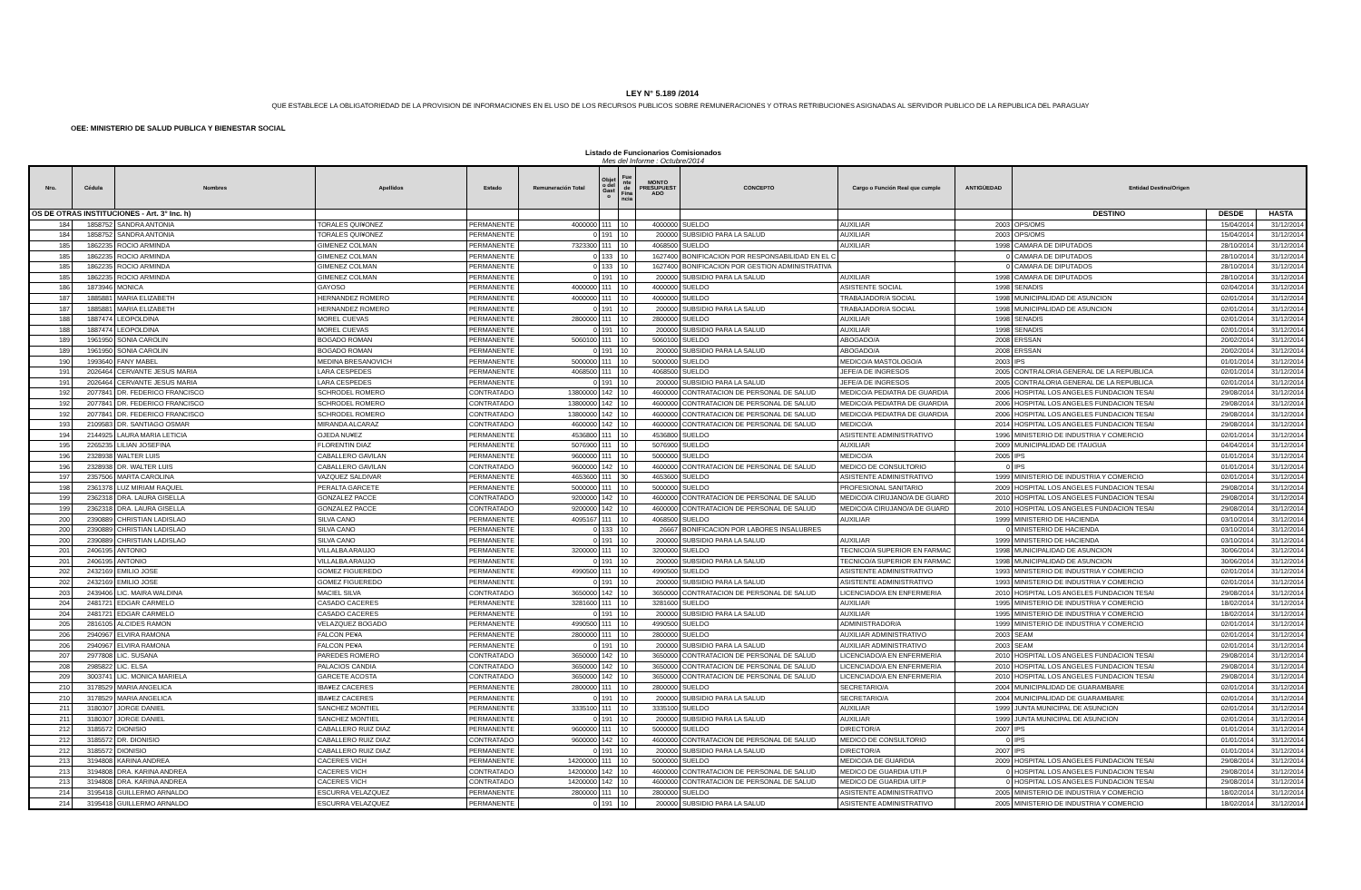LEY N° 5.189 /2014
QUE ESTABLECE LA OBLIGATORIEDAD DE LA PROVISION DE INFORMACIONES EN EL USO DE LOS RECURSOS PUBLICOS SOBRE REMUNERACIONES Y OTRAS RETRIBUCIONES ASIGNADAS AL SERVIDOR PUBLICO DE LA REPUBLICA DEL PARAGUAY
OEE: MINISTERIO DE SALUD PUBLICA Y BIENESTAR SOCIAL
Listado de Funcionarios Comisionados
Mes del Informe : Octubre/2014
| Nro. | Cédula | Nombres | Apellidos | Estado | Remuneración Total | Objet o del Gast o | Fue nte de Fina ncia | MONTO PRESUPUEST ADO | CONCEPTO | Cargo o Función Real que cumple | ANTIGÜEDAD | Entidad Destino/Origen | | |
| --- | --- | --- | --- | --- | --- | --- | --- | --- | --- | --- | --- | --- | --- | --- |
| OS DE OTRAS INSTITUCIONES - Art. 3° Inc. h) | | | | | | | | | | | | DESTINO | DESDE | HASTA |
| 184 | 1858752 | SANDRA ANTONIA | TORALES QUI¥ONEZ | PERMANENTE | 4000000 | 111 | 10 | 4000000 | SUELDO | AUXILIAR | 2003 | OPS/OMS | 15/04/2014 | 31/12/2014 |
| 184 | 1858752 | SANDRA ANTONIA | TORALES QUI¥ONEZ | PERMANENTE | 0 | 191 | 10 | 200000 | SUBSIDIO PARA LA SALUD | AUXILIAR | 2003 | OPS/OMS | 15/04/2014 | 31/12/2014 |
| 185 | 1862235 | ROCIO ARMINDA | GIMENEZ COLMAN | PERMANENTE | 7323300 | 111 | 10 | 4068500 | SUELDO | AUXILIAR | 1998 | CAMARA DE DIPUTADOS | 28/10/2014 | 31/12/2014 |
| 185 | 1862235 | ROCIO ARMINDA | GIMENEZ COLMAN | PERMANENTE | 0 | 133 | 10 | 1627400 | BONIFICACION POR RESPONSABILIDAD EN EL C | | 0 | CAMARA DE DIPUTADOS | 28/10/2014 | 31/12/2014 |
| 185 | 1862235 | ROCIO ARMINDA | GIMENEZ COLMAN | PERMANENTE | 0 | 133 | 10 | 1627400 | BONIFICACION POR GESTION ADMINISTRATIVA | | 0 | CAMARA DE DIPUTADOS | 28/10/2014 | 31/12/2014 |
| 185 | 1862235 | ROCIO ARMINDA | GIMENEZ COLMAN | PERMANENTE | 0 | 191 | 10 | 200000 | SUBSIDIO PARA LA SALUD | AUXILIAR | 1998 | CAMARA DE DIPUTADOS | 28/10/2014 | 31/12/2014 |
| 186 | 1873946 | MONICA | GAYOSO | PERMANENTE | 4000000 | 111 | 10 | 4000000 | SUELDO | ASISTENTE SOCIAL | 1998 | SENADIS | 02/04/2014 | 31/12/2014 |
| 187 | 1885881 | MARIA ELIZABETH | HERNANDEZ ROMERO | PERMANENTE | 4000000 | 111 | 10 | 4000000 | SUELDO | TRABAJADOR/A SOCIAL | 1998 | MUNICIPALIDAD DE ASUNCION | 02/01/2014 | 31/12/2014 |
| 187 | 1885881 | MARIA ELIZABETH | HERNANDEZ ROMERO | PERMANENTE | 0 | 191 | 10 | 200000 | SUBSIDIO PARA LA SALUD | TRABAJADOR/A SOCIAL | 1998 | MUNICIPALIDAD DE ASUNCION | 02/01/2014 | 31/12/2014 |
| 188 | 1887474 | LEOPOLDINA | MOREL CUEVAS | PERMANENTE | 2800000 | 111 | 10 | 2800000 | SUELDO | AUXILIAR | 1998 | SENADIS | 02/01/2014 | 31/12/2014 |
| 188 | 1887474 | LEOPOLDINA | MOREL CUEVAS | PERMANENTE | 0 | 191 | 10 | 200000 | SUBSIDIO PARA LA SALUD | AUXILIAR | 1998 | SENADIS | 02/01/2014 | 31/12/2014 |
| 189 | 1961950 | SONIA CAROLIN | BOGADO ROMAN | PERMANENTE | 5060100 | 111 | 10 | 5060100 | SUELDO | ABOGADO/A | 2008 | ERSSAN | 20/02/2014 | 31/12/2014 |
| 189 | 1961950 | SONIA CAROLIN | BOGADO ROMAN | PERMANENTE | 0 | 191 | 10 | 200000 | SUBSIDIO PARA LA SALUD | ABOGADO/A | 2008 | ERSSAN | 20/02/2014 | 31/12/2014 |
| 190 | 1993640 | FANY MABEL | MEDINA BRESANOVICH | PERMANENTE | 5000000 | 111 | 10 | 5000000 | SUELDO | MEDICO/A MASTOLOGO/A | 2003 | IPS | 01/01/2014 | 31/12/2014 |
| 191 | 2026464 | CERVANTE JESUS MARIA | LARA CESPEDES | PERMANENTE | 4068500 | 111 | 10 | 4068500 | SUELDO | JEFE/A DE INGRESOS | 2005 | CONTRALORIA GENERAL DE LA REPUBLICA | 02/01/2014 | 31/12/2014 |
| 191 | 2026464 | CERVANTE JESUS MARIA | LARA CESPEDES | PERMANENTE | 0 | 191 | 10 | 200000 | SUBSIDIO PARA LA SALUD | JEFE/A DE INGRESOS | 2005 | CONTRALORIA GENERAL DE LA REPUBLICA | 02/01/2014 | 31/12/2014 |
| 192 | 2077841 | DR. FEDERICO FRANCISCO | SCHRODEL ROMERO | CONTRATADO | 13800000 | 142 | 10 | 4600000 | CONTRATACION DE PERSONAL DE SALUD | MEDICO/A PEDIATRA DE GUARDIA | 2006 | HOSPITAL LOS ANGELES FUNDACION TESAI | 29/08/2014 | 31/12/2014 |
| 192 | 2077841 | DR. FEDERICO FRANCISCO | SCHRODEL ROMERO | CONTRATADO | 13800000 | 142 | 10 | 4600000 | CONTRATACION DE PERSONAL DE SALUD | MEDICO/A PEDIATRA DE GUARDIA | 2006 | HOSPITAL LOS ANGELES FUNDACION TESAI | 29/08/2014 | 31/12/2014 |
| 192 | 2077841 | DR. FEDERICO FRANCISCO | SCHRODEL ROMERO | CONTRATADO | 13800000 | 142 | 10 | 4600000 | CONTRATACION DE PERSONAL DE SALUD | MEDICO/A PEDIATRA DE GUARDIA | 2006 | HOSPITAL LOS ANGELES FUNDACION TESAI | 29/08/2014 | 31/12/2014 |
| 193 | 2109583 | DR. SANTIAGO OSMAR | MIRANDA ALCARAZ | CONTRATADO | 4600000 | 142 | 10 | 4600000 | CONTRATACION DE PERSONAL DE SALUD | MEDICO/A | 2014 | HOSPITAL LOS ANGELES FUNDACION TESAI | 29/08/2014 | 31/12/2014 |
| 194 | 2144925 | LAURA MARIA LETICIA | OJEDA NU¥EZ | PERMANENTE | 4536800 | 111 | 10 | 4536800 | SUELDO | ASISTENTE ADMINISTRATIVO | 1996 | MINISTERIO DE INDUSTRIA Y COMERCIO | 02/01/2014 | 31/12/2014 |
| 195 | 2265235 | LILIAN JOSEFINA | FLORENTIN DIAZ | PERMANENTE | 5076900 | 111 | 10 | 5076900 | SUELDO | AUXILIAR | 2009 | MUNICIPALIDAD DE ITAUGUA | 04/04/2014 | 31/12/2014 |
| 196 | 2328938 | WALTER LUIS | CABALLERO GAVILAN | PERMANENTE | 9600000 | 111 | 10 | 5000000 | SUELDO | MEDICO/A | 2005 | IPS | 01/01/2014 | 31/12/2014 |
| 196 | 2328938 | DR. WALTER LUIS | CABALLERO GAVILAN | CONTRATADO | 9600000 | 142 | 10 | 4600000 | CONTRATACION DE PERSONAL DE SALUD | MEDICO DE CONSULTORIO | 0 | IPS | 01/01/2014 | 31/12/2014 |
| 197 | 2357506 | MARTA CAROLINA | VAZQUEZ SALDIVAR | PERMANENTE | 4653600 | 111 | 30 | 4653600 | SUELDO | ASISTENTE ADMINISTRATIVO | 1999 | MINISTERIO DE INDUSTRIA Y COMERCIO | 02/01/2014 | 31/12/2014 |
| 198 | 2361378 | LUZ MIRIAM RAQUEL | PERALTA GARCETE | PERMANENTE | 5000000 | 111 | 10 | 5000000 | SUELDO | PROFESIONAL SANITARIO | 2009 | HOSPITAL LOS ANGELES FUNDACION TESAI | 29/08/2014 | 31/12/2014 |
| 199 | 2362318 | DRA. LAURA GISELLA | GONZALEZ PACCE | CONTRATADO | 9200000 | 142 | 10 | 4600000 | CONTRATACION DE PERSONAL DE SALUD | MEDICO/A CIRUJANO/A DE GUARD | 2010 | HOSPITAL LOS ANGELES FUNDACION TESAI | 29/08/2014 | 31/12/2014 |
| 199 | 2362318 | DRA. LAURA GISELLA | GONZALEZ PACCE | CONTRATADO | 9200000 | 142 | 10 | 4600000 | CONTRATACION DE PERSONAL DE SALUD | MEDICO/A CIRUJANO/A DE GUARD | 2010 | HOSPITAL LOS ANGELES FUNDACION TESAI | 29/08/2014 | 31/12/2014 |
| 200 | 2390889 | CHRISTIAN LADISLAO | SILVA CANO | PERMANENTE | 4095167 | 111 | 10 | 4068500 | SUELDO | AUXILIAR | 1999 | MINISTERIO DE HACIENDA | 03/10/2014 | 31/12/2014 |
| 200 | 2390889 | CHRISTIAN LADISLAO | SILVA CANO | PERMANENTE | 0 | 133 | 10 | 26667 | BONIFICACION POR LABORES INSALUBRES | | 0 | MINISTERIO DE HACIENDA | 03/10/2014 | 31/12/2014 |
| 200 | 2390889 | CHRISTIAN LADISLAO | SILVA CANO | PERMANENTE | 0 | 191 | 10 | 200000 | SUBSIDIO PARA LA SALUD | AUXILIAR | 1999 | MINISTERIO DE HACIENDA | 03/10/2014 | 31/12/2014 |
| 201 | 2406195 | ANTONIO | VILLALBA ARAUJO | PERMANENTE | 3200000 | 111 | 10 | 3200000 | SUELDO | TECNICO/A SUPERIOR EN FARMAC | 1998 | MUNICIPALIDAD DE ASUNCION | 30/06/2014 | 31/12/2014 |
| 201 | 2406195 | ANTONIO | VILLALBA ARAUJO | PERMANENTE | 0 | 191 | 10 | 200000 | SUBSIDIO PARA LA SALUD | TECNICO/A SUPERIOR EN FARMAC | 1998 | MUNICIPALIDAD DE ASUNCION | 30/06/2014 | 31/12/2014 |
| 202 | 2432169 | EMILIO JOSE | GOMEZ FIGUEREDO | PERMANENTE | 4990500 | 111 | 10 | 4990500 | SUELDO | ASISTENTE ADMINISTRATIVO | 1993 | MINISTERIO DE INDUSTRIA Y COMERCIO | 02/01/2014 | 31/12/2014 |
| 202 | 2432169 | EMILIO JOSE | GOMEZ FIGUEREDO | PERMANENTE | 0 | 191 | 10 | 200000 | SUBSIDIO PARA LA SALUD | ASISTENTE ADMINISTRATIVO | 1993 | MINISTERIO DE INDUSTRIA Y COMERCIO | 02/01/2014 | 31/12/2014 |
| 203 | 2439406 | LIC. MAIRA WALDINA | MACIEL SILVA | CONTRATADO | 3650000 | 142 | 10 | 3650000 | CONTRATACION DE PERSONAL DE SALUD | LICENCIADO/A EN ENFERMERIA | 2010 | HOSPITAL LOS ANGELES FUNDACION TESAI | 29/08/2014 | 31/12/2014 |
| 204 | 2481721 | EDGAR CARMELO | CASADO CACERES | PERMANENTE | 3281600 | 111 | 10 | 3281600 | SUELDO | AUXILIAR | 1995 | MINISTERIO DE INDUSTRIA Y COMERCIO | 18/02/2014 | 31/12/2014 |
| 204 | 2481721 | EDGAR CARMELO | CASADO CACERES | PERMANENTE | 0 | 191 | 10 | 200000 | SUBSIDIO PARA LA SALUD | AUXILIAR | 1995 | MINISTERIO DE INDUSTRIA Y COMERCIO | 18/02/2014 | 31/12/2014 |
| 205 | 2816105 | ALCIDES RAMON | VELAZQUEZ BOGADO | PERMANENTE | 4990500 | 111 | 10 | 4990500 | SUELDO | ADMINISTRADOR/A | 1999 | MINISTERIO DE INDUSTRIA Y COMERCIO | 02/01/2014 | 31/12/2014 |
| 206 | 2940967 | ELVIRA RAMONA | FALCON PE¥A | PERMANENTE | 2800000 | 111 | 10 | 2800000 | SUELDO | AUXILIAR ADMINISTRATIVO | 2003 | SEAM | 02/01/2014 | 31/12/2014 |
| 206 | 2940967 | ELVIRA RAMONA | FALCON PE¥A | PERMANENTE | 0 | 191 | 10 | 200000 | SUBSIDIO PARA LA SALUD | AUXILIAR ADMINISTRATIVO | 2003 | SEAM | 02/01/2014 | 31/12/2014 |
| 207 | 2977808 | LIC. SUSANA | PAREDES ROMERO | CONTRATADO | 3650000 | 142 | 10 | 3650000 | CONTRATACION DE PERSONAL DE SALUD | LICENCIADO/A EN ENFERMERIA | 2010 | HOSPITAL LOS ANGELES FUNDACION TESAI | 29/08/2014 | 31/12/2014 |
| 208 | 2985822 | LIC. ELSA | PALACIOS CANDIA | CONTRATADO | 3650000 | 142 | 10 | 3650000 | CONTRATACION DE PERSONAL DE SALUD | LICENCIADO/A EN ENFERMERIA | 2010 | HOSPITAL LOS ANGELES FUNDACION TESAI | 29/08/2014 | 31/12/2014 |
| 209 | 3003741 | LIC. MONICA MARIELA | GARCETE ACOSTA | CONTRATADO | 3650000 | 142 | 10 | 3650000 | CONTRATACION DE PERSONAL DE SALUD | LICENCIADO/A EN ENFERMERIA | 2010 | HOSPITAL LOS ANGELES FUNDACION TESAI | 29/08/2014 | 31/12/2014 |
| 210 | 3178529 | MARIA ANGELICA | IBA¥EZ CACERES | PERMANENTE | 2800000 | 111 | 10 | 2800000 | SUELDO | SECRETARIO/A | 2004 | MUNICIPALIDAD DE GUARAMBARE | 02/01/2014 | 31/12/2014 |
| 210 | 3178529 | MARIA ANGELICA | IBA¥EZ CACERES | PERMANENTE | 0 | 191 | 10 | 200000 | SUBSIDIO PARA LA SALUD | SECRETARIO/A | 2004 | MUNICIPALIDAD DE GUARAMBARE | 02/01/2014 | 31/12/2014 |
| 211 | 3180307 | JORGE DANIEL | SANCHEZ MONTIEL | PERMANENTE | 3335100 | 111 | 10 | 3335100 | SUELDO | AUXILIAR | 1999 | JUNTA MUNICIPAL DE ASUNCION | 02/01/2014 | 31/12/2014 |
| 211 | 3180307 | JORGE DANIEL | SANCHEZ MONTIEL | PERMANENTE | 0 | 191 | 10 | 200000 | SUBSIDIO PARA LA SALUD | AUXILIAR | 1999 | JUNTA MUNICIPAL DE ASUNCION | 02/01/2014 | 31/12/2014 |
| 212 | 3185572 | DIONISIO | CABALLERO RUIZ DIAZ | PERMANENTE | 9600000 | 111 | 10 | 5000000 | SUELDO | DIRECTOR/A | 2007 | IPS | 01/01/2014 | 31/12/2014 |
| 212 | 3185572 | DR. DIONISIO | CABALLERO RUIZ DIAZ | CONTRATADO | 9600000 | 142 | 10 | 4600000 | CONTRATACION DE PERSONAL DE SALUD | MEDICO DE CONSULTORIO | 0 | IPS | 01/01/2014 | 31/12/2014 |
| 212 | 3185572 | DIONISIO | CABALLERO RUIZ DIAZ | PERMANENTE | 0 | 191 | 10 | 200000 | SUBSIDIO PARA LA SALUD | DIRECTOR/A | 2007 | IPS | 01/01/2014 | 31/12/2014 |
| 213 | 3194808 | KARINA ANDREA | CACERES VICH | PERMANENTE | 14200000 | 111 | 10 | 5000000 | SUELDO | MEDICO/A DE GUARDIA | 2009 | HOSPITAL LOS ANGELES FUNDACION TESAI | 29/08/2014 | 31/12/2014 |
| 213 | 3194808 | DRA. KARINA ANDREA | CACERES VICH | CONTRATADO | 14200000 | 142 | 10 | 4600000 | CONTRATACION DE PERSONAL DE SALUD | MEDICO DE GUARDIA UTI.P | 0 | HOSPITAL LOS ANGELES FUNDACION TESAI | 29/08/2014 | 31/12/2014 |
| 213 | 3194808 | DRA. KARINA ANDREA | CACERES VICH | CONTRATADO | 14200000 | 142 | 10 | 4600000 | CONTRATACION DE PERSONAL DE SALUD | MEDICO DE GUARDIA UIT.P | 0 | HOSPITAL LOS ANGELES FUNDACION TESAI | 29/08/2014 | 31/12/2014 |
| 214 | 3195418 | GUILLERMO ARNALDO | ESCURRA VELAZQUEZ | PERMANENTE | 2800000 | 111 | 10 | 2800000 | SUELDO | ASISTENTE ADMINISTRATIVO | 2005 | MINISTERIO DE INDUSTRIA Y COMERCIO | 18/02/2014 | 31/12/2014 |
| 214 | 3195418 | GUILLERMO ARNALDO | ESCURRA VELAZQUEZ | PERMANENTE | 0 | 191 | 10 | 200000 | SUBSIDIO PARA LA SALUD | ASISTENTE ADMINISTRATIVO | 2005 | MINISTERIO DE INDUSTRIA Y COMERCIO | 18/02/2014 | 31/12/2014 |